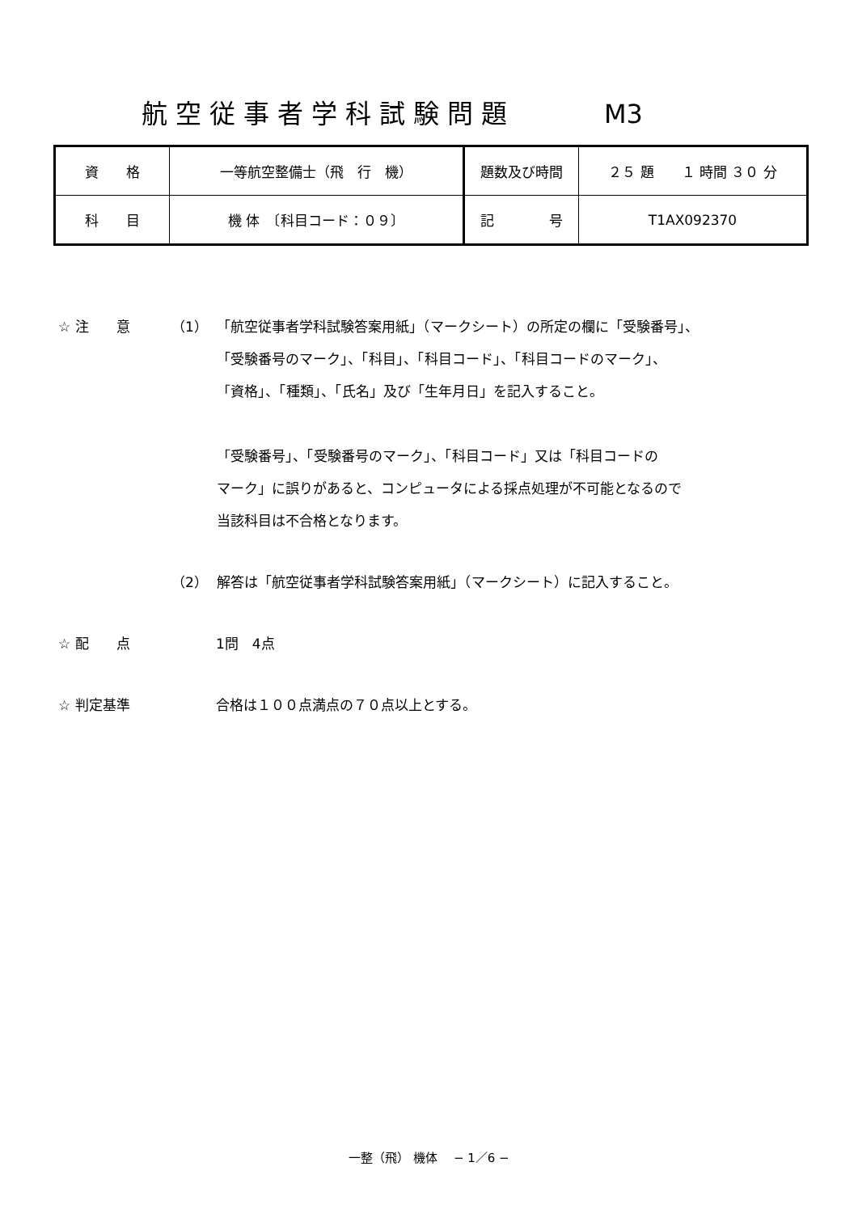航空従事者学科試験問題 M3
| 資 格 | 一等航空整備士（飛 行 機） | 題数及び時間 | ２５ 題 １ 時間 ３０ 分 |
| 科 目 | 機 体 〔科目コード：０９〕 | 記 号 | T1AX092370 |
☆ 注　　意 （1） 「航空従事者学科試験答案用紙」（マークシート）の所定の欄に「受験番号」、
「受験番号のマーク」、「科目」、「科目コード」、「科目コードのマーク」、
「資格」、「種類」、「氏名」及び「生年月日」を記入すること。
「受験番号」、「受験番号のマーク」、「科目コード」又は「科目コードの
マーク」に誤りがあると、コンピュータによる採点処理が不可能となるので
当該科目は不合格となります。
（2） 解答は「航空従事者学科試験答案用紙」（マークシート）に記入すること。
☆ 配　　点 1問　4点
☆ 判定基準 合格は１００点満点の７０点以上とする。
一整（飛） 機体　 − 1／6 −